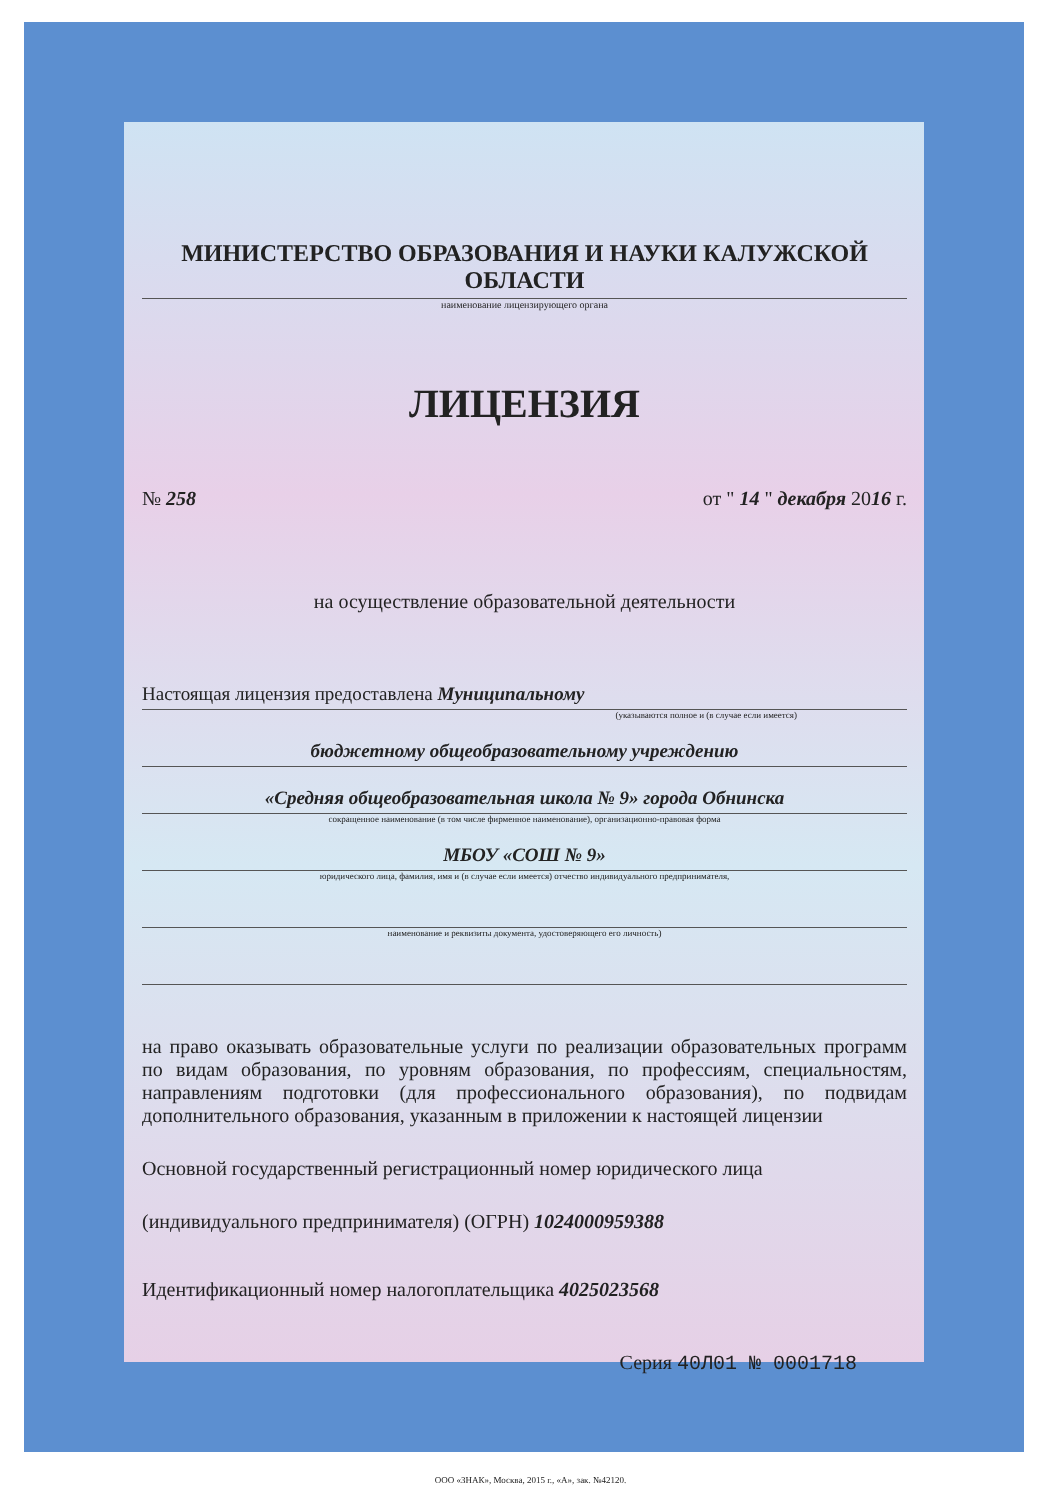МИНИСТЕРСТВО ОБРАЗОВАНИЯ И НАУКИ КАЛУЖСКОЙ ОБЛАСТИ
наименование лицензирующего органа
ЛИЦЕНЗИЯ
№ 258 от " 14 " декабря 2016 г.
на осуществление образовательной деятельности
Настоящая лицензия предоставлена Муниципальному
(указываются полное и (в случае если имеется)
бюджетному общеобразовательному учреждению
«Средняя общеобразовательная школа № 9» города Обнинска
сокращенное наименование (в том числе фирменное наименование), организационно-правовая форма
МБОУ «СОШ № 9»
юридического лица, фамилия, имя и (в случае если имеется) отчество индивидуального предпринимателя,
наименование и реквизиты документа, удостоверяющего его личность)
на право оказывать образовательные услуги по реализации образовательных программ по видам образования, по уровням образования, по профессиям, специальностям, направлениям подготовки (для профессионального образования), по подвидам дополнительного образования, указанным в приложении к настоящей лицензии
Основной государственный регистрационный номер юридического лица
(индивидуального предпринимателя) (ОГРН) 1024000959388
Идентификационный номер налогоплательщика 4025023568
Серия 40Л01 № 0001718
ООО «ЗНАК», Москва, 2015 г., «А», зак. №42120.